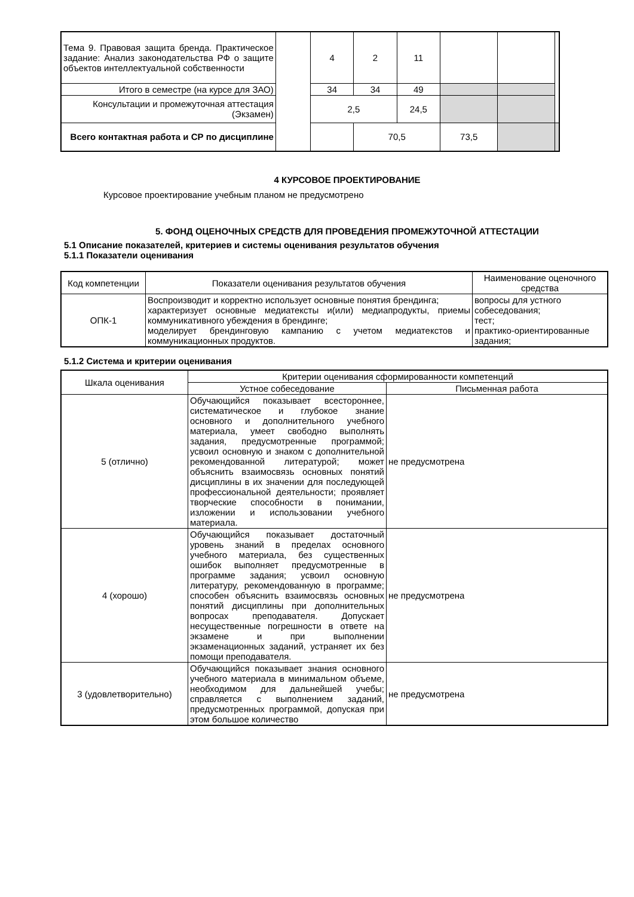| Тема 9. Правовая защита бренда. Практическое задание: Анализ законодательства РФ о защите объектов интеллектуальной собственности | | 4 | 2 | 11 | | | |
| Итого в семестре (на курсе для ЗАО) | | 34 | 34 | 49 | | | |
| Консультации и промежуточная аттестация (Экзамен) | | 2,5 | | 24,5 | | | |
| Всего контактная работа и СР по дисциплине | | | 70,5 | | 73,5 | | |
4 КУРСОВОЕ ПРОЕКТИРОВАНИЕ
Курсовое проектирование учебным планом не предусмотрено
5. ФОНД ОЦЕНОЧНЫХ СРЕДСТВ ДЛЯ ПРОВЕДЕНИЯ ПРОМЕЖУТОЧНОЙ АТТЕСТАЦИИ
5.1 Описание показателей, критериев и системы оценивания результатов обучения
5.1.1 Показатели оценивания
| Код компетенции | Показатели оценивания результатов обучения | Наименование оценочного средства |
| ОПК-1 | Воспроизводит и корректно использует основные понятия брендинга; характеризует основные медиатексты и(или) медиапродукты, приемы коммуникативного убеждения в брендинге; моделирует брендинговую кампанию с учетом медиатекстов и коммуникационных продуктов. | вопросы для устного собеседования; тест; практико-ориентированные задания; |
5.1.2 Система и критерии оценивания
| Шкала оценивания | Критерии оценивания сформированности компетенций | |
| | Устное собеседование | Письменная работа |
| 5 (отлично) | Обучающийся показывает всестороннее, систематическое и глубокое знание основного и дополнительного учебного материала, умеет свободно выполнять задания, предусмотренные программой; усвоил основную и знаком с дополнительной рекомендованной литературой; может объяснить взаимосвязь основных понятий дисциплины в их значении для последующей профессиональной деятельности; проявляет творческие способности в понимании, изложении и использовании учебного материала. | не предусмотрена |
| 4 (хорошо) | Обучающийся показывает достаточный уровень знаний в пределах основного учебного материала, без существенных ошибок выполняет предусмотренные в программе задания; усвоил основную литературу, рекомендованную в программе; способен объяснить взаимосвязь основных понятий дисциплины при дополнительных вопросах преподавателя. Допускает несущественные погрешности в ответе на экзамене и при выполнении экзаменационных заданий, устраняет их без помощи преподавателя. | не предусмотрена |
| 3 (удовлетворительно) | Обучающийся показывает знания основного учебного материала в минимальном объеме, необходимом для дальнейшей учебы; справляется с выполнением заданий, предусмотренных программой, допуская при этом большое количество | не предусмотрена |